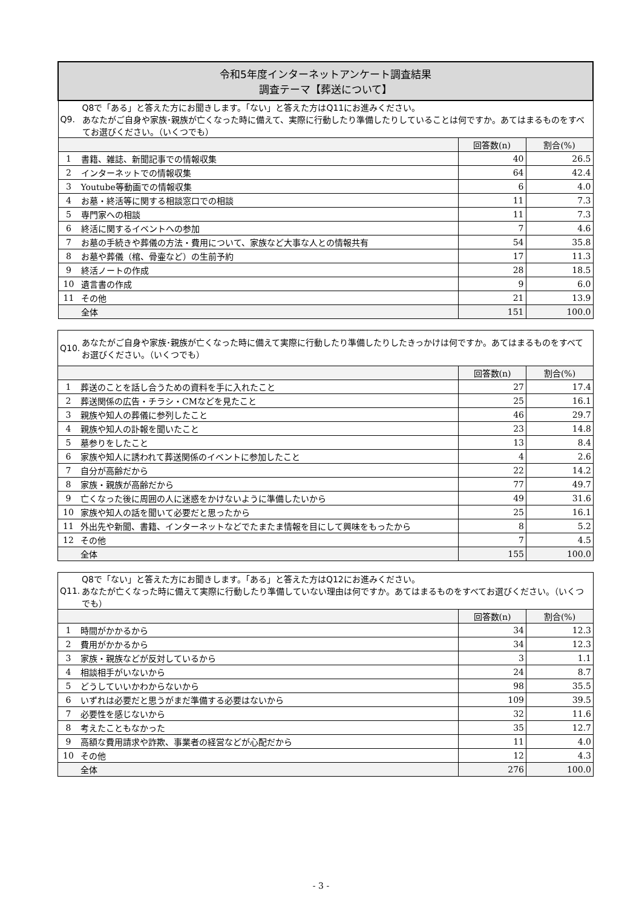| 令和5年度インターネットアンケート調査結果 調査テーマ【葬送について】 | | | |
| Q9. Q8で「ある」と答えた方にお聞きします。「ない」と答えた方はQ11にお進みください。 あなたがご自身や家族･親族が亡くなった時に備えて、実際に行動したり準備したりしていることは何ですか。あてはまるものをすべてお選びください。（いくつでも） | | | |
| | | 回答数(n) | 割合(%) |
| 1 | 書籍、雑誌、新聞記事での情報収集 | 40 | 26.5 |
| 2 | インターネットでの情報収集 | 64 | 42.4 |
| 3 | Youtube等動画での情報収集 | 6 | 4.0 |
| 4 | お墓・終活等に関する相談窓口での相談 | 11 | 7.3 |
| 5 | 専門家への相談 | 11 | 7.3 |
| 6 | 終活に関するイベントへの参加 | 7 | 4.6 |
| 7 | お墓の手続きや葬儀の方法・費用について、家族など大事な人との情報共有 | 54 | 35.8 |
| 8 | お墓や葬儀（棺、骨壷など）の生前予約 | 17 | 11.3 |
| 9 | 終活ノートの作成 | 28 | 18.5 |
| 10 | 遺言書の作成 | 9 | 6.0 |
| 11 | その他 | 21 | 13.9 |
| | 全体 | 151 | 100.0 |
| Q10. あなたがご自身や家族･親族が亡くなった時に備えて実際に行動したり準備したりしたきっかけは何ですか。あてはまるものをすべてお選びください。（いくつでも） | | | |
| | | 回答数(n) | 割合(%) |
| 1 | 葬送のことを話し合うための資料を手に入れたこと | 27 | 17.4 |
| 2 | 葬送関係の広告・チラシ・CMなどを見たこと | 25 | 16.1 |
| 3 | 親族や知人の葬儀に参列したこと | 46 | 29.7 |
| 4 | 親族や知人の訃報を聞いたこと | 23 | 14.8 |
| 5 | 墓参りをしたこと | 13 | 8.4 |
| 6 | 家族や知人に誘われて葬送関係のイベントに参加したこと | 4 | 2.6 |
| 7 | 自分が高齢だから | 22 | 14.2 |
| 8 | 家族・親族が高齢だから | 77 | 49.7 |
| 9 | 亡くなった後に周囲の人に迷惑をかけないように準備したいから | 49 | 31.6 |
| 10 | 家族や知人の話を聞いて必要だと思ったから | 25 | 16.1 |
| 11 | 外出先や新聞、書籍、インターネットなどでたまたま情報を目にして興味をもったから | 8 | 5.2 |
| 12 | その他 | 7 | 4.5 |
| | 全体 | 155 | 100.0 |
| Q11. Q8で「ない」と答えた方にお聞きします。「ある」と答えた方はQ12にお進みください。 あなたが亡くなった時に備えて実際に行動したり準備していない理由は何ですか。あてはまるものをすべてお選びください。（いくつでも） | | | |
| | | 回答数(n) | 割合(%) |
| 1 | 時間がかかるから | 34 | 12.3 |
| 2 | 費用がかかるから | 34 | 12.3 |
| 3 | 家族・親族などが反対しているから | 3 | 1.1 |
| 4 | 相談相手がいないから | 24 | 8.7 |
| 5 | どうしていいかわからないから | 98 | 35.5 |
| 6 | いずれは必要だと思うがまだ準備する必要はないから | 109 | 39.5 |
| 7 | 必要性を感じないから | 32 | 11.6 |
| 8 | 考えたこともなかった | 35 | 12.7 |
| 9 | 高額な費用請求や詐欺、事業者の経営などが心配だから | 11 | 4.0 |
| 10 | その他 | 12 | 4.3 |
| | 全体 | 276 | 100.0 |
- 3 -